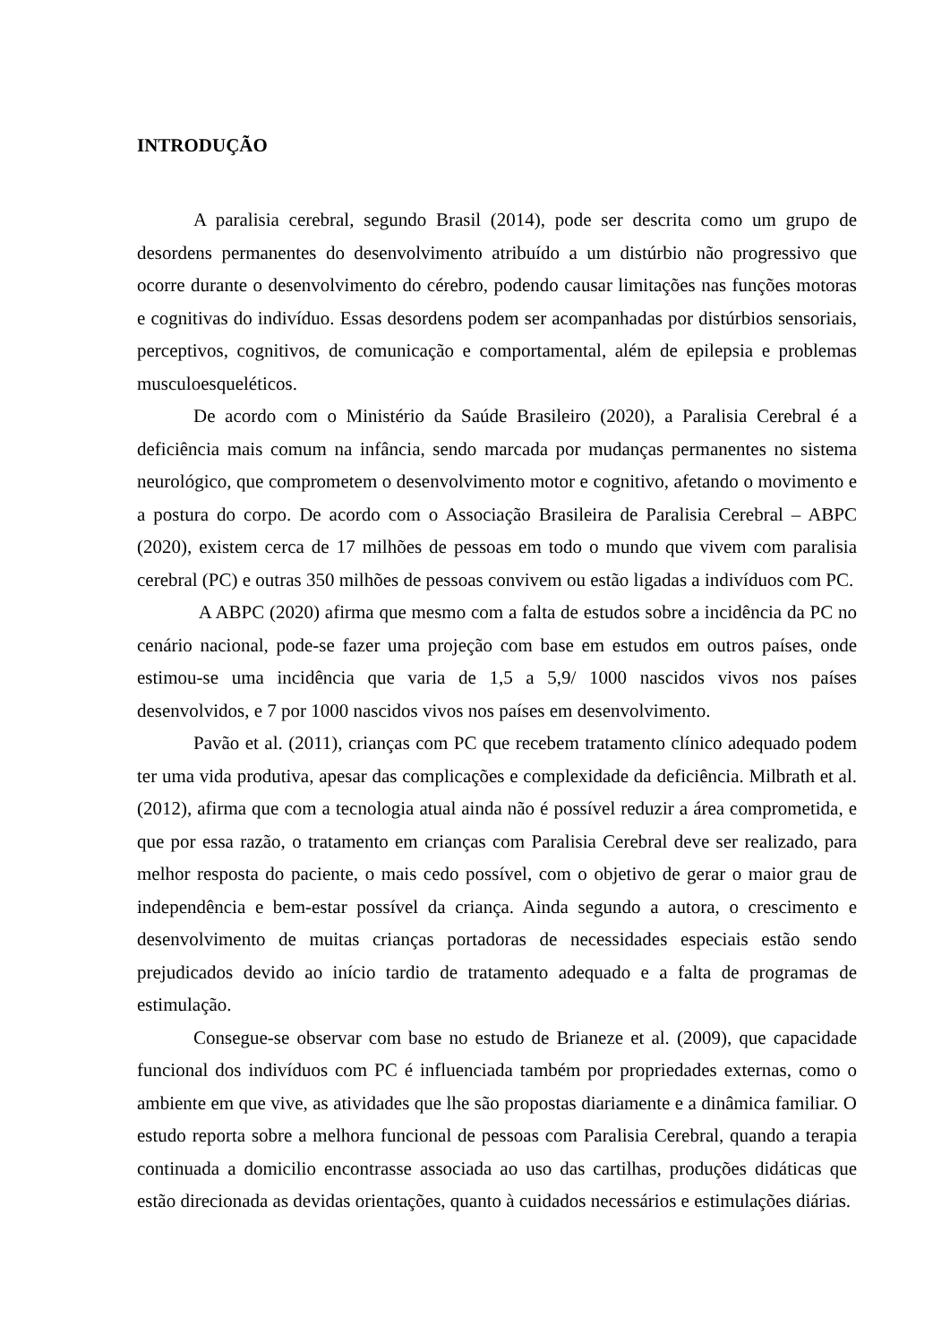INTRODUÇÃO
A paralisia cerebral, segundo Brasil (2014), pode ser descrita como um grupo de desordens permanentes do desenvolvimento atribuído a um distúrbio não progressivo que ocorre durante o desenvolvimento do cérebro, podendo causar limitações nas funções motoras e cognitivas do indivíduo. Essas desordens podem ser acompanhadas por distúrbios sensoriais, perceptivos, cognitivos, de comunicação e comportamental, além de epilepsia e problemas musculoesqueléticos.
De acordo com o Ministério da Saúde Brasileiro (2020), a Paralisia Cerebral é a deficiência mais comum na infância, sendo marcada por mudanças permanentes no sistema neurológico, que comprometem o desenvolvimento motor e cognitivo, afetando o movimento e a postura do corpo. De acordo com o Associação Brasileira de Paralisia Cerebral – ABPC (2020), existem cerca de 17 milhões de pessoas em todo o mundo que vivem com paralisia cerebral (PC) e outras 350 milhões de pessoas convivem ou estão ligadas a indivíduos com PC.
A ABPC (2020) afirma que mesmo com a falta de estudos sobre a incidência da PC no cenário nacional, pode-se fazer uma projeção com base em estudos em outros países, onde estimou-se uma incidência que varia de 1,5 a 5,9/ 1000 nascidos vivos nos países desenvolvidos, e 7 por 1000 nascidos vivos nos países em desenvolvimento.
Pavão et al. (2011), crianças com PC que recebem tratamento clínico adequado podem ter uma vida produtiva, apesar das complicações e complexidade da deficiência. Milbrath et al. (2012), afirma que com a tecnologia atual ainda não é possível reduzir a área comprometida, e que por essa razão, o tratamento em crianças com Paralisia Cerebral deve ser realizado, para melhor resposta do paciente, o mais cedo possível, com o objetivo de gerar o maior grau de independência e bem-estar possível da criança. Ainda segundo a autora, o crescimento e desenvolvimento de muitas crianças portadoras de necessidades especiais estão sendo prejudicados devido ao início tardio de tratamento adequado e a falta de programas de estimulação.
Consegue-se observar com base no estudo de Brianeze et al. (2009), que capacidade funcional dos indivíduos com PC é influenciada também por propriedades externas, como o ambiente em que vive, as atividades que lhe são propostas diariamente e a dinâmica familiar. O estudo reporta sobre a melhora funcional de pessoas com Paralisia Cerebral, quando a terapia continuada a domicilio encontrasse associada ao uso das cartilhas, produções didáticas que estão direcionada as devidas orientações, quanto à cuidados necessários e estimulações diárias.